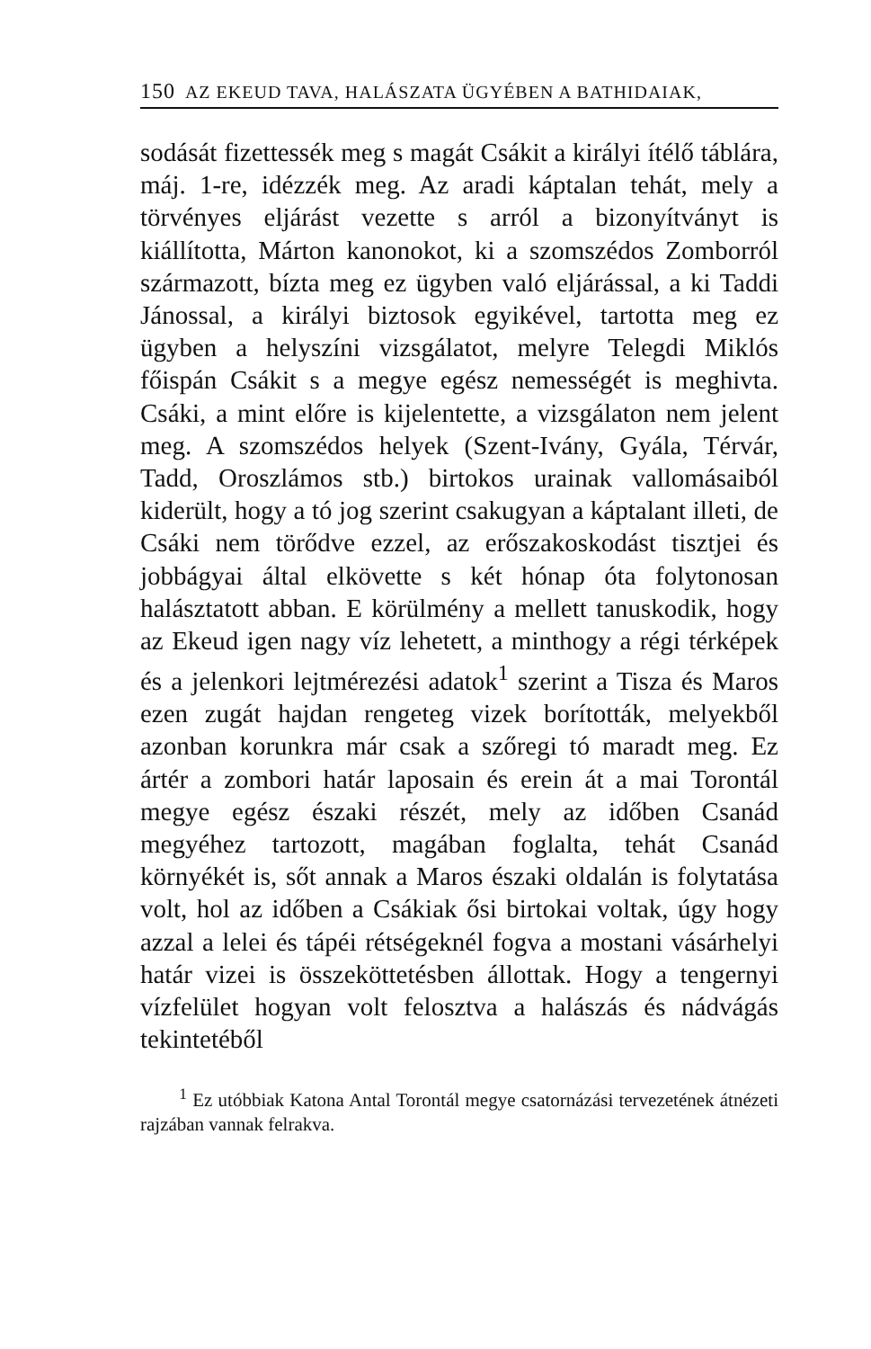150 AZ EKEUD TAVA, HALÁSZATA ÜGYÉBEN A BATHIDAIAK,
sodását fizettessék meg s magát Csákit a királyi ítélő táblára, máj. 1-re, idézzék meg. Az aradi káptalan tehát, mely a törvényes eljárást vezette s arról a bizonyítványt is kiállította, Márton kanonokot, ki a szomszédos Zomborról származott, bízta meg ez ügyben való eljárással, a ki Taddi Jánossal, a királyi biztosok egyikével, tartotta meg ez ügyben a helyszíni vizsgálatot, melyre Telegdi Miklós főispán Csákit s a megye egész nemességét is meghivta. Csáki, a mint előre is kijelentette, a vizsgálaton nem jelent meg. A szomszédos helyek (Szent-Ivány, Gyála, Térvár, Tadd, Oroszlámos stb.) birtokos urainak vallomásaiból kiderült, hogy a tó jog szerint csakugyan a káptalant illeti, de Csáki nem törődve ezzel, az erőszakoskodást tisztjei és jobbágyai által elkövette s két hónap óta folytonosan halásztatott abban. E körülmény a mellett tanuskodik, hogy az Ekeud igen nagy víz lehetett, a minthogy a régi térképek és a jelenkori lejtmérezési adatok<sup>1</sup> szerint a Tisza és Maros ezen zugát hajdan rengeteg vizek borították, melyekből azonban korunkra már csak a szőregi tó maradt meg. Ez ártér a zombori határ laposain és erein át a mai Torontál megye egész északi részét, mely az időben Csanád megyéhez tartozott, magában foglalta, tehát Csanád környékét is, sőt annak a Maros északi oldalán is folytatása volt, hol az időben a Csákiak ősi birtokai voltak, úgy hogy azzal a lelei és tápéi rétségeknél fogva a mostani vásárhelyi határ vizei is összeköttetésben állottak. Hogy a tengernyi vízfelület hogyan volt felosztva a halászás és nádvágás tekintetéből
<sup>1</sup> Ez utóbbiak Katona Antal Torontál megye csatornázási tervezetének átnézeti rajzában vannak felrakva.